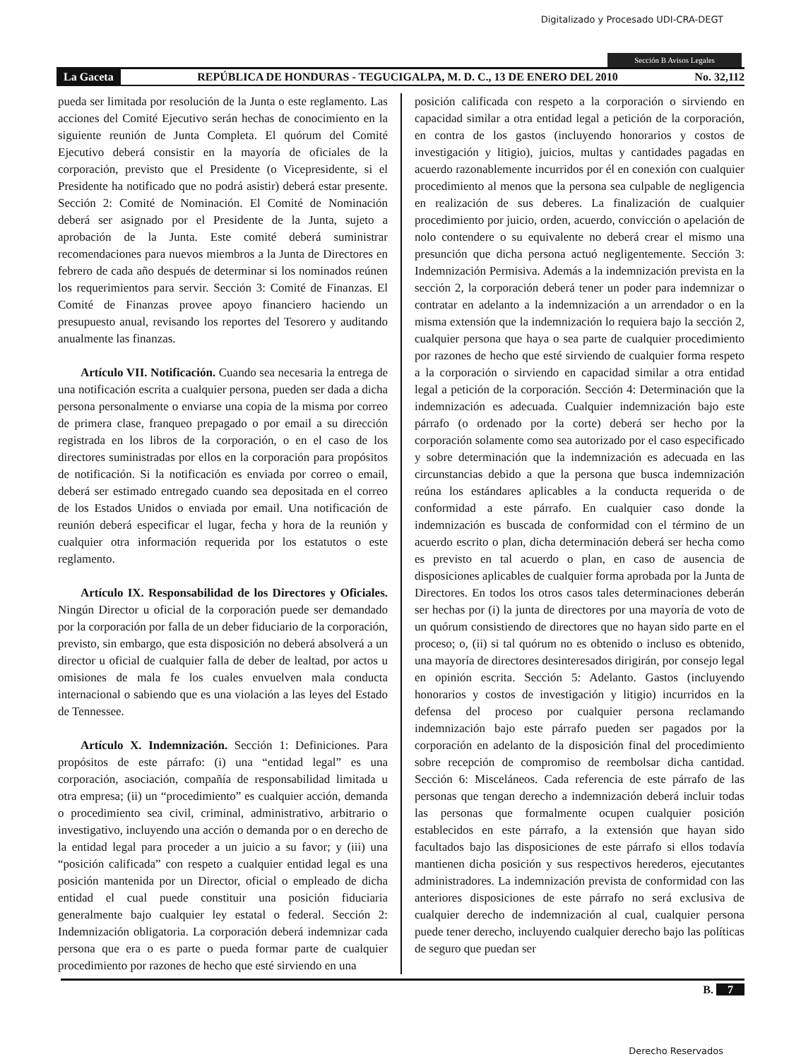Digitalizado y Procesado UDI-CRA-DEGT
Sección B Avisos Legales
La Gaceta REPÚBLICA DE HONDURAS - TEGUCIGALPA, M. D. C., 13 DE ENERO DEL 2010 No. 32,112
pueda ser limitada por resolución de la Junta o este reglamento. Las acciones del Comité Ejecutivo serán hechas de conocimiento en la siguiente reunión de Junta Completa. El quórum del Comité Ejecutivo deberá consistir en la mayoría de oficiales de la corporación, previsto que el Presidente (o Vicepresidente, si el Presidente ha notificado que no podrá asistir) deberá estar presente. Sección 2: Comité de Nominación. El Comité de Nominación deberá ser asignado por el Presidente de la Junta, sujeto a aprobación de la Junta. Este comité deberá suministrar recomendaciones para nuevos miembros a la Junta de Directores en febrero de cada año después de determinar si los nominados reúnen los requerimientos para servir. Sección 3: Comité de Finanzas. El Comité de Finanzas provee apoyo financiero haciendo un presupuesto anual, revisando los reportes del Tesorero y auditando anualmente las finanzas.
Artículo VII. Notificación. Cuando sea necesaria la entrega de una notificación escrita a cualquier persona, pueden ser dada a dicha persona personalmente o enviarse una copia de la misma por correo de primera clase, franqueo prepagado o por email a su dirección registrada en los libros de la corporación, o en el caso de los directores suministradas por ellos en la corporación para propósitos de notificación. Si la notificación es enviada por correo o email, deberá ser estimado entregado cuando sea depositada en el correo de los Estados Unidos o enviada por email. Una notificación de reunión deberá especificar el lugar, fecha y hora de la reunión y cualquier otra información requerida por los estatutos o este reglamento.
Artículo IX. Responsabilidad de los Directores y Oficiales. Ningún Director u oficial de la corporación puede ser demandado por la corporación por falla de un deber fiduciario de la corporación, previsto, sin embargo, que esta disposición no deberá absolverá a un director u oficial de cualquier falla de deber de lealtad, por actos u omisiones de mala fe los cuales envuelven mala conducta internacional o sabiendo que es una violación a las leyes del Estado de Tennessee.
Artículo X. Indemnización. Sección 1: Definiciones. Para propósitos de este párrafo: (i) una “entidad legal” es una corporación, asociación, compañía de responsabilidad limitada u otra empresa; (ii) un “procedimiento” es cualquier acción, demanda o procedimiento sea civil, criminal, administrativo, arbitrario o investigativo, incluyendo una acción o demanda por o en derecho de la entidad legal para proceder a un juicio a su favor; y (iii) una “posición calificada” con respeto a cualquier entidad legal es una posición mantenida por un Director, oficial o empleado de dicha entidad el cual puede constituir una posición fiduciaria generalmente bajo cualquier ley estatal o federal. Sección 2: Indemnización obligatoria. La corporación deberá indemnizar cada persona que era o es parte o pueda formar parte de cualquier procedimiento por razones de hecho que esté sirviendo en una
posición calificada con respeto a la corporación o sirviendo en capacidad similar a otra entidad legal a petición de la corporación, en contra de los gastos (incluyendo honorarios y costos de investigación y litigio), juicios, multas y cantidades pagadas en acuerdo razonablemente incurridos por él en conexión con cualquier procedimiento al menos que la persona sea culpable de negligencia en realización de sus deberes. La finalización de cualquier procedimiento por juicio, orden, acuerdo, convicción o apelación de nolo contendere o su equivalente no deberá crear el mismo una presunción que dicha persona actuó negligentemente. Sección 3: Indemnización Permisiva. Además a la indemnización prevista en la sección 2, la corporación deberá tener un poder para indemnizar o contratar en adelanto a la indemnización a un arrendador o en la misma extensión que la indemnización lo requiera bajo la sección 2, cualquier persona que haya o sea parte de cualquier procedimiento por razones de hecho que esté sirviendo de cualquier forma respeto a la corporación o sirviendo en capacidad similar a otra entidad legal a petición de la corporación. Sección 4: Determinación que la indemnización es adecuada. Cualquier indemnización bajo este párrafo (o ordenado por la corte) deberá ser hecho por la corporación solamente como sea autorizado por el caso especificado y sobre determinación que la indemnización es adecuada en las circunstancias debido a que la persona que busca indemnización reúna los estándares aplicables a la conducta requerida o de conformidad a este párrafo. En cualquier caso donde la indemnización es buscada de conformidad con el término de un acuerdo escrito o plan, dicha determinación deberá ser hecha como es previsto en tal acuerdo o plan, en caso de ausencia de disposiciones aplicables de cualquier forma aprobada por la Junta de Directores. En todos los otros casos tales determinaciones deberán ser hechas por (i) la junta de directores por una mayoría de voto de un quórum consistiendo de directores que no hayan sido parte en el proceso; o, (ii) si tal quórum no es obtenido o incluso es obtenido, una mayoría de directores desinteresados dirigirán, por consejo legal en opinión escrita. Sección 5: Adelanto. Gastos (incluyendo honorarios y costos de investigación y litigio) incurridos en la defensa del proceso por cualquier persona reclamando indemnización bajo este párrafo pueden ser pagados por la corporación en adelanto de la disposición final del procedimiento sobre recepción de compromiso de reembolsar dicha cantidad. Sección 6: Misceláneos. Cada referencia de este párrafo de las personas que tengan derecho a indemnización deberá incluir todas las personas que formalmente ocupen cualquier posición establecidos en este párrafo, a la extensión que hayan sido facultados bajo las disposiciones de este párrafo si ellos todavía mantienen dicha posición y sus respectivos herederos, ejecutantes administradores. La indemnización prevista de conformidad con las anteriores disposiciones de este párrafo no será exclusiva de cualquier derecho de indemnización al cual, cualquier persona puede tener derecho, incluyendo cualquier derecho bajo las políticas de seguro que puedan ser
B. 7
Derecho Reservados